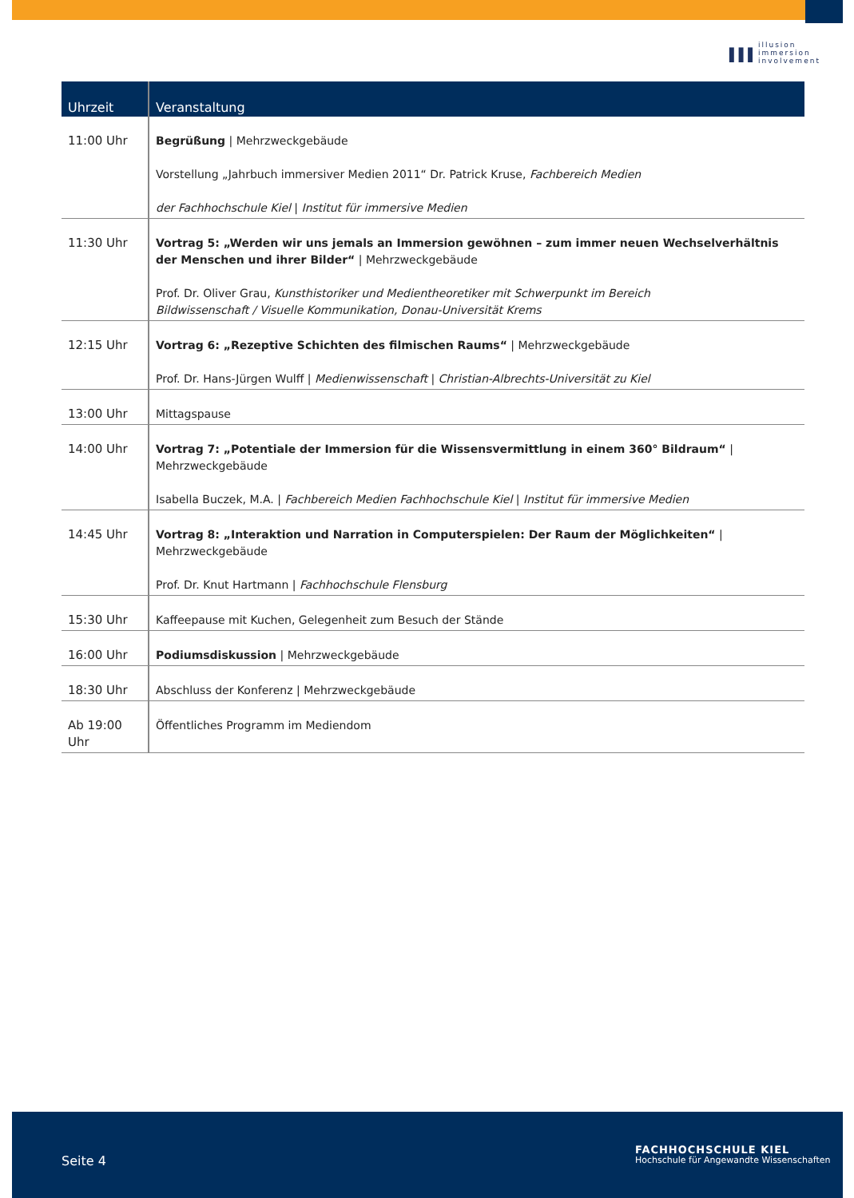ııı
illusion
immersion
involvement
| Uhrzeit | Veranstaltung |
| --- | --- |
| 11:00 Uhr | Begrüßung / Mehrzweckgebäude Vorstellung „Jahrbuch immersiver Medien 2011“ Dr. Patrick Kruse, Fachbereich Medien der Fachhochschule Kiel / Institut für immersive Medien |
| 11:30 Uhr | Vortrag 5: „Werden wir uns jemals an Immersion gewöhnen – zum immer neuen Wechselverhältnis der Menschen und ihrer Bilder“ / Mehrzweckgebäude Prof. Dr. Oliver Grau, Kunsthistoriker und Medientheoretiker mit Schwerpunkt im Bereich Bildwissenschaft / Visuelle Kommunikation, Donau-Universität Krems |
| 12:15 Uhr | Vortrag 6: „Rezeptive Schichten des filmischen Raums“ / Mehrzweckgebäude Prof. Dr. Hans-Jürgen Wulff / Medienwissenschaft / Christian-Albrechts-Universität zu Kiel |
| 13:00 Uhr | Mittagspause |
| 14:00 Uhr | Vortrag 7: „Potentiale der Immersion für die Wissensvermittlung in einem 360° Bildraum“ / Mehrzweckgebäude Isabella Buczek, M.A. / Fachbereich Medien Fachhochschule Kiel / Institut für immersive Medien |
| 14:45 Uhr | Vortrag 8: „Interaktion und Narration in Computerspielen: Der Raum der Möglichkeiten“ / Mehrzweckgebäude Prof. Dr. Knut Hartmann / Fachhochschule Flensburg |
| 15:30 Uhr | Kaffeepause mit Kuchen, Gelegenheit zum Besuch der Stände |
| 16:00 Uhr | Podiumsdiskussion / Mehrzweckgebäude |
| 18:30 Uhr | Abschluss der Konferenz / Mehrzweckgebäude |
| Ab 19:00 Uhr | Öffentliches Programm im Mediendom |
Seite 4
FACHHOCHSCHULE KIEL
Hochschule für Angewandte Wissenschaften